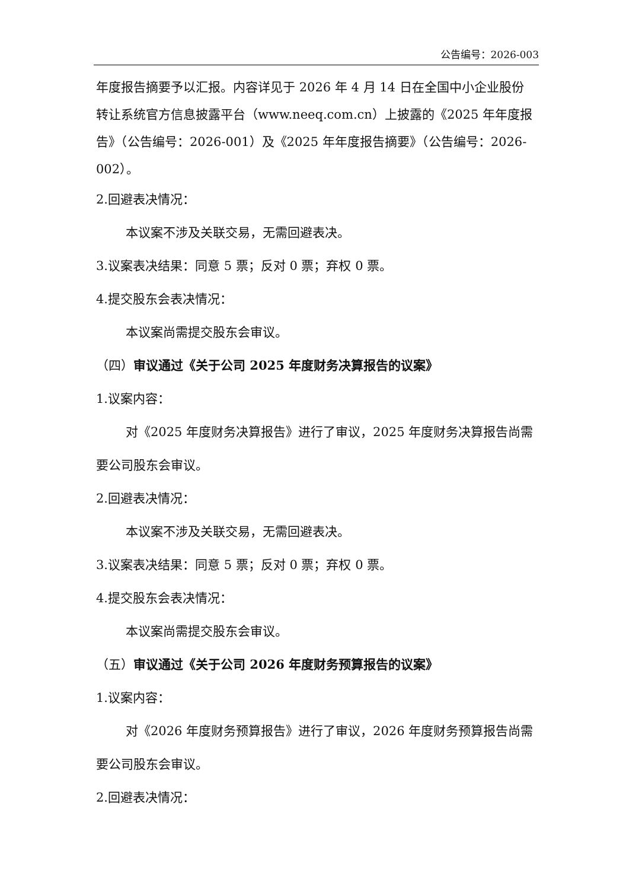公告编号：2026-003
年度报告摘要予以汇报。内容详见于 2026 年 4 月 14 日在全国中小企业股份转让系统官方信息披露平台（www.neeq.com.cn）上披露的《2025 年年度报告》（公告编号：2026-001）及《2025 年年度报告摘要》（公告编号：2026-002）。
2.回避表决情况：
本议案不涉及关联交易，无需回避表决。
3.议案表决结果：同意 5 票；反对 0 票；弃权 0 票。
4.提交股东会表决情况：
本议案尚需提交股东会审议。
（四）审议通过《关于公司 2025 年度财务决算报告的议案》
1.议案内容：
对《2025 年度财务决算报告》进行了审议，2025 年度财务决算报告尚需要公司股东会审议。
2.回避表决情况：
本议案不涉及关联交易，无需回避表决。
3.议案表决结果：同意 5 票；反对 0 票；弃权 0 票。
4.提交股东会表决情况：
本议案尚需提交股东会审议。
（五）审议通过《关于公司 2026 年度财务预算报告的议案》
1.议案内容：
对《2026 年度财务预算报告》进行了审议，2026 年度财务预算报告尚需要公司股东会审议。
2.回避表决情况：